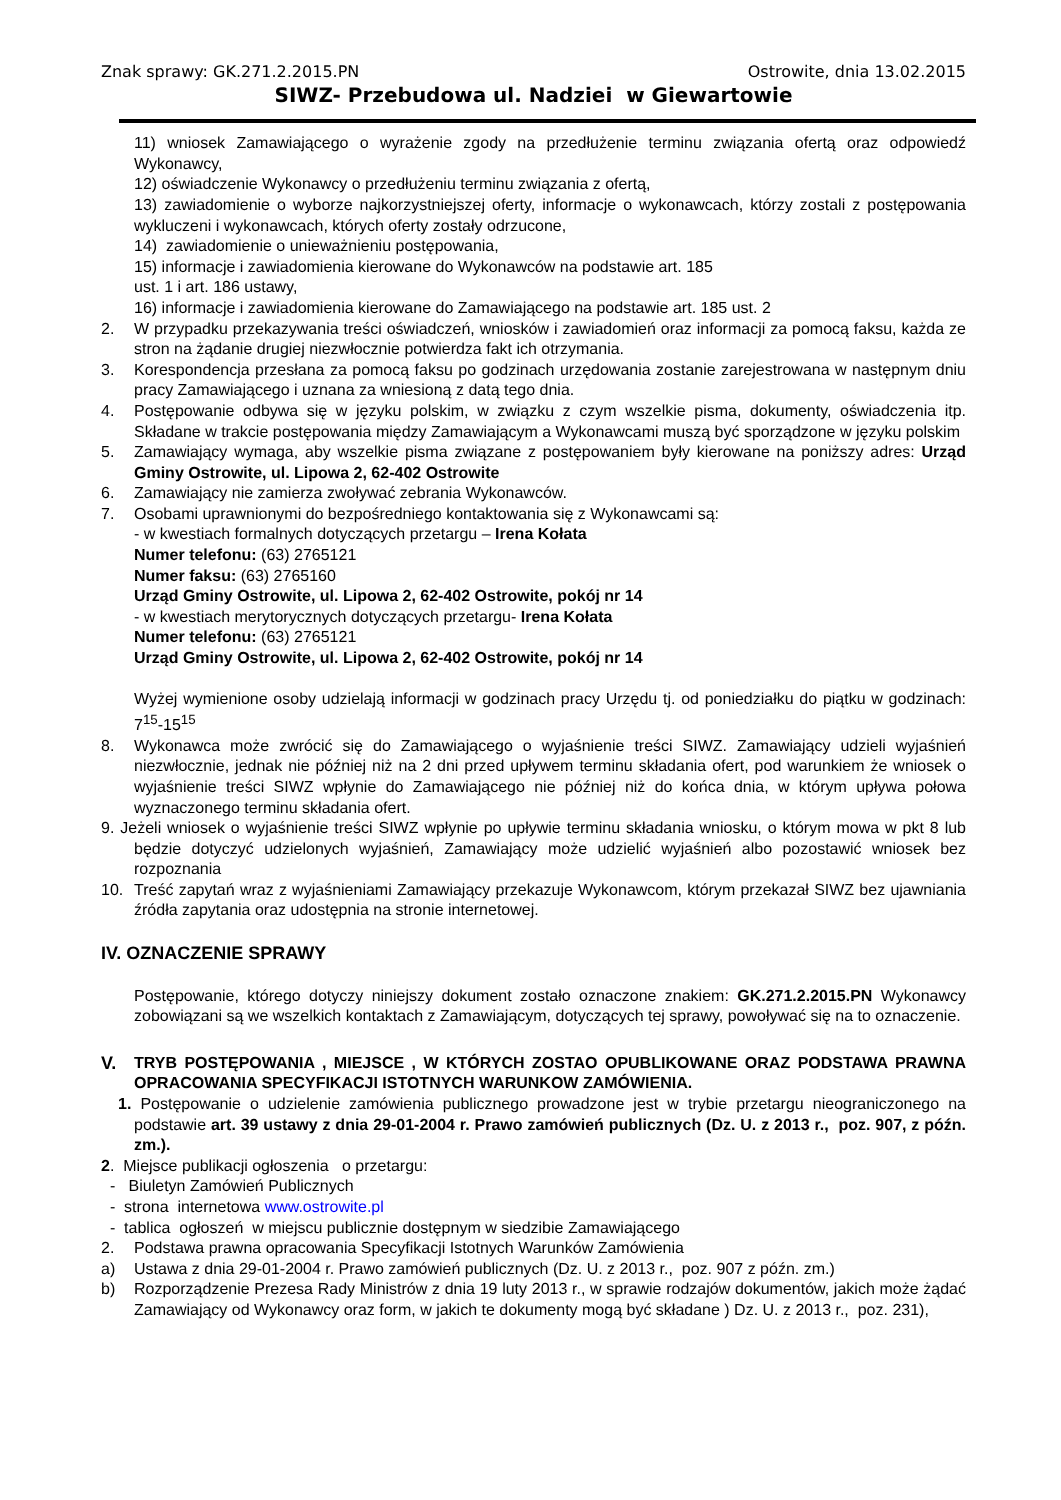Znak sprawy: GK.271.2.2015.PN Ostrowite, dnia 13.02.2015
SIWZ- Przebudowa ul. Nadziei w Giewartowie
11) wniosek Zamawiającego o wyrażenie zgody na przedłużenie terminu związania ofertą oraz odpowiedź Wykonawcy,
12) oświadczenie Wykonawcy o przedłużeniu terminu związania z ofertą,
13) zawiadomienie o wyborze najkorzystniejszej oferty, informacje o wykonawcach, którzy zostali z postępowania wykluczeni i wykonawcach, których oferty zostały odrzucone,
14) zawiadomienie o unieważnieniu postępowania,
15) informacje i zawiadomienia kierowane do Wykonawców na podstawie art. 185
ust. 1 i art. 186 ustawy,
16) informacje i zawiadomienia kierowane do Zamawiającego na podstawie art. 185 ust. 2
2. W przypadku przekazywania treści oświadczeń, wniosków i zawiadomień oraz informacji za pomocą faksu, każda ze stron na żądanie drugiej niezwłocznie potwierdza fakt ich otrzymania.
3. Korespondencja przesłana za pomocą faksu po godzinach urzędowania zostanie zarejestrowana w następnym dniu pracy Zamawiającego i uznana za wniesioną z datą tego dnia.
4. Postępowanie odbywa się w języku polskim, w związku z czym wszelkie pisma, dokumenty, oświadczenia itp. Składane w trakcie postępowania między Zamawiającym a Wykonawcami muszą być sporządzone w języku polskim
5. Zamawiający wymaga, aby wszelkie pisma związane z postępowaniem były kierowane na poniższy adres: Urząd Gminy Ostrowite, ul. Lipowa 2, 62-402 Ostrowite
6. Zamawiający nie zamierza zwoływać zebrania Wykonawców.
7. Osobami uprawnionymi do bezpośredniego kontaktowania się z Wykonawcami są:
- w kwestiach formalnych dotyczących przetargu – Irena Kołata
Numer telefonu: (63) 2765121
Numer faksu: (63) 2765160
Urząd Gminy Ostrowite, ul. Lipowa 2, 62-402 Ostrowite, pokój nr 14
- w kwestiach merytorycznych dotyczących przetargu- Irena Kołata
Numer telefonu: (63) 2765121
Urząd Gminy Ostrowite, ul. Lipowa 2, 62-402 Ostrowite, pokój nr 14
Wyżej wymienione osoby udzielają informacji w godzinach pracy Urzędu tj. od poniedziałku do piątku w godzinach: 7<sup>15</sup>-15<sup>15</sup>
8. Wykonawca może zwrócić się do Zamawiającego o wyjaśnienie treści SIWZ. Zamawiający udzieli wyjaśnień niezwłocznie, jednak nie później niż na 2 dni przed upływem terminu składania ofert, pod warunkiem że wniosek o wyjaśnienie treści SIWZ wpłynie do Zamawiającego nie później niż do końca dnia, w którym upływa połowa wyznaczonego terminu składania ofert.
9. Jeżeli wniosek o wyjaśnienie treści SIWZ wpłynie po upływie terminu składania wniosku, o którym mowa w pkt 8 lub będzie dotyczyć udzielonych wyjaśnień, Zamawiający może udzielić wyjaśnień albo pozostawić wniosek bez rozpoznania
10. Treść zapytań wraz z wyjaśnieniami Zamawiający przekazuje Wykonawcom, którym przekazał SIWZ bez ujawniania źródła zapytania oraz udostępnia na stronie internetowej.
IV. OZNACZENIE SPRAWY
Postępowanie, którego dotyczy niniejszy dokument zostało oznaczone znakiem: GK.271.2.2015.PN Wykonawcy zobowiązani są we wszelkich kontaktach z Zamawiającym, dotyczących tej sprawy, powoływać się na to oznaczenie.
V. TRYB POSTĘPOWANIA , MIEJSCE , W KTÓRYCH ZOSTAO OPUBLIKOWANE ORAZ PODSTAWA PRAWNA OPRACOWANIA SPECYFIKACJI ISTOTNYCH WARUNKOW ZAMÓWIENIA.
1. Postępowanie o udzielenie zamówienia publicznego prowadzone jest w trybie przetargu nieograniczonego na podstawie art. 39 ustawy z dnia 29-01-2004 r. Prawo zamówień publicznych (Dz. U. z 2013 r., poz. 907, z późn. zm.).
2. Miejsce publikacji ogłoszenia o przetargu:
- Biuletyn Zamówień Publicznych
- strona internetowa www.ostrowite.pl
- tablica ogłoszeń w miejscu publicznie dostępnym w siedzibie Zamawiającego
2. Podstawa prawna opracowania Specyfikacji Istotnych Warunków Zamówienia
a) Ustawa z dnia 29-01-2004 r. Prawo zamówień publicznych (Dz. U. z 2013 r., poz. 907 z późn. zm.)
b) Rozporządzenie Prezesa Rady Ministrów z dnia 19 luty 2013 r., w sprawie rodzajów dokumentów, jakich może żądać Zamawiający od Wykonawcy oraz form, w jakich te dokumenty mogą być składane ) Dz. U. z 2013 r., poz. 231),